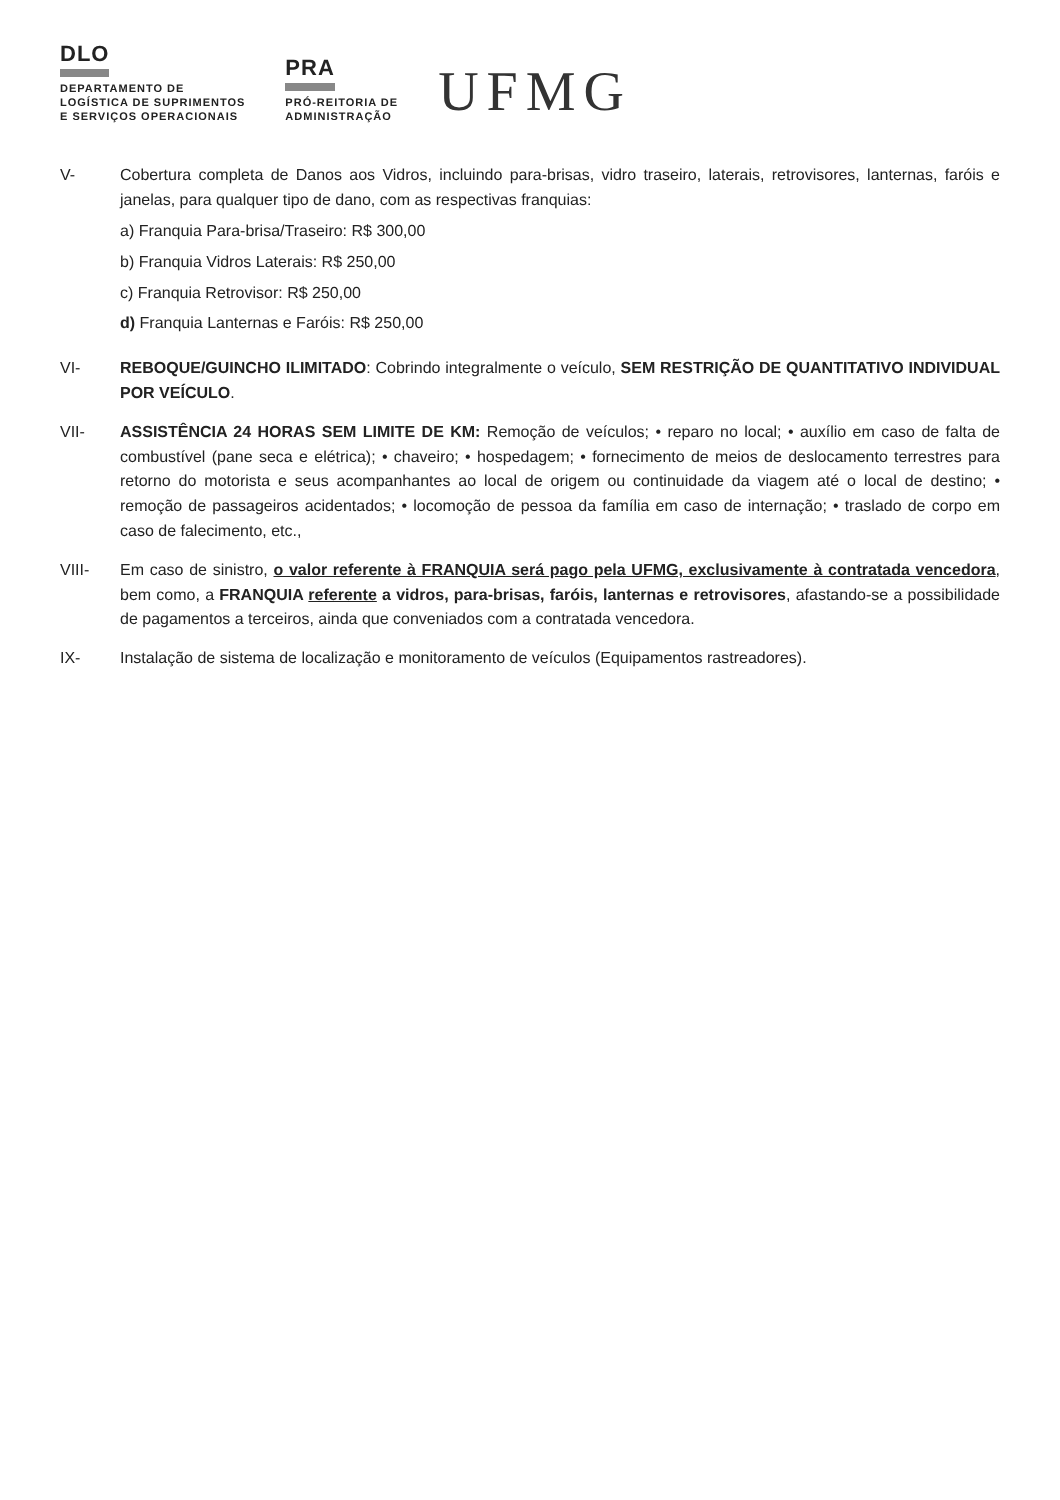DLO
DEPARTAMENTO DE
LOGÍSTICA DE SUPRIMENTOS
E SERVIÇOS OPERACIONAIS
PRA
PRÓ-REITORIA DE
ADMINISTRAÇÃO
UFMG
V- Cobertura completa de Danos aos Vidros, incluindo para-brisas, vidro traseiro, laterais, retrovisores, lanternas, faróis e janelas, para qualquer tipo de dano, com as respectivas franquias:
a) Franquia Para-brisa/Traseiro: R$ 300,00
b) Franquia Vidros Laterais: R$ 250,00
c) Franquia Retrovisor: R$ 250,00
d) Franquia Lanternas e Faróis: R$ 250,00
VI- REBOQUE/GUINCHO ILIMITADO: Cobrindo integralmente o veículo, SEM RESTRIÇÃO DE QUANTITATIVO INDIVIDUAL POR VEÍCULO.
VII- ASSISTÊNCIA 24 HORAS SEM LIMITE DE KM: Remoção de veículos; • reparo no local; • auxílio em caso de falta de combustível (pane seca e elétrica); • chaveiro; • hospedagem; • fornecimento de meios de deslocamento terrestres para retorno do motorista e seus acompanhantes ao local de origem ou continuidade da viagem até o local de destino; • remoção de passageiros acidentados; • locomoção de pessoa da família em caso de internação; • traslado de corpo em caso de falecimento, etc.,
VIII- Em caso de sinistro, o valor referente à FRANQUIA será pago pela UFMG, exclusivamente à contratada vencedora, bem como, a FRANQUIA referente a vidros, para-brisas, faróis, lanternas e retrovisores, afastando-se a possibilidade de pagamentos a terceiros, ainda que conveniados com a contratada vencedora.
IX- Instalação de sistema de localização e monitoramento de veículos (Equipamentos rastreadores).